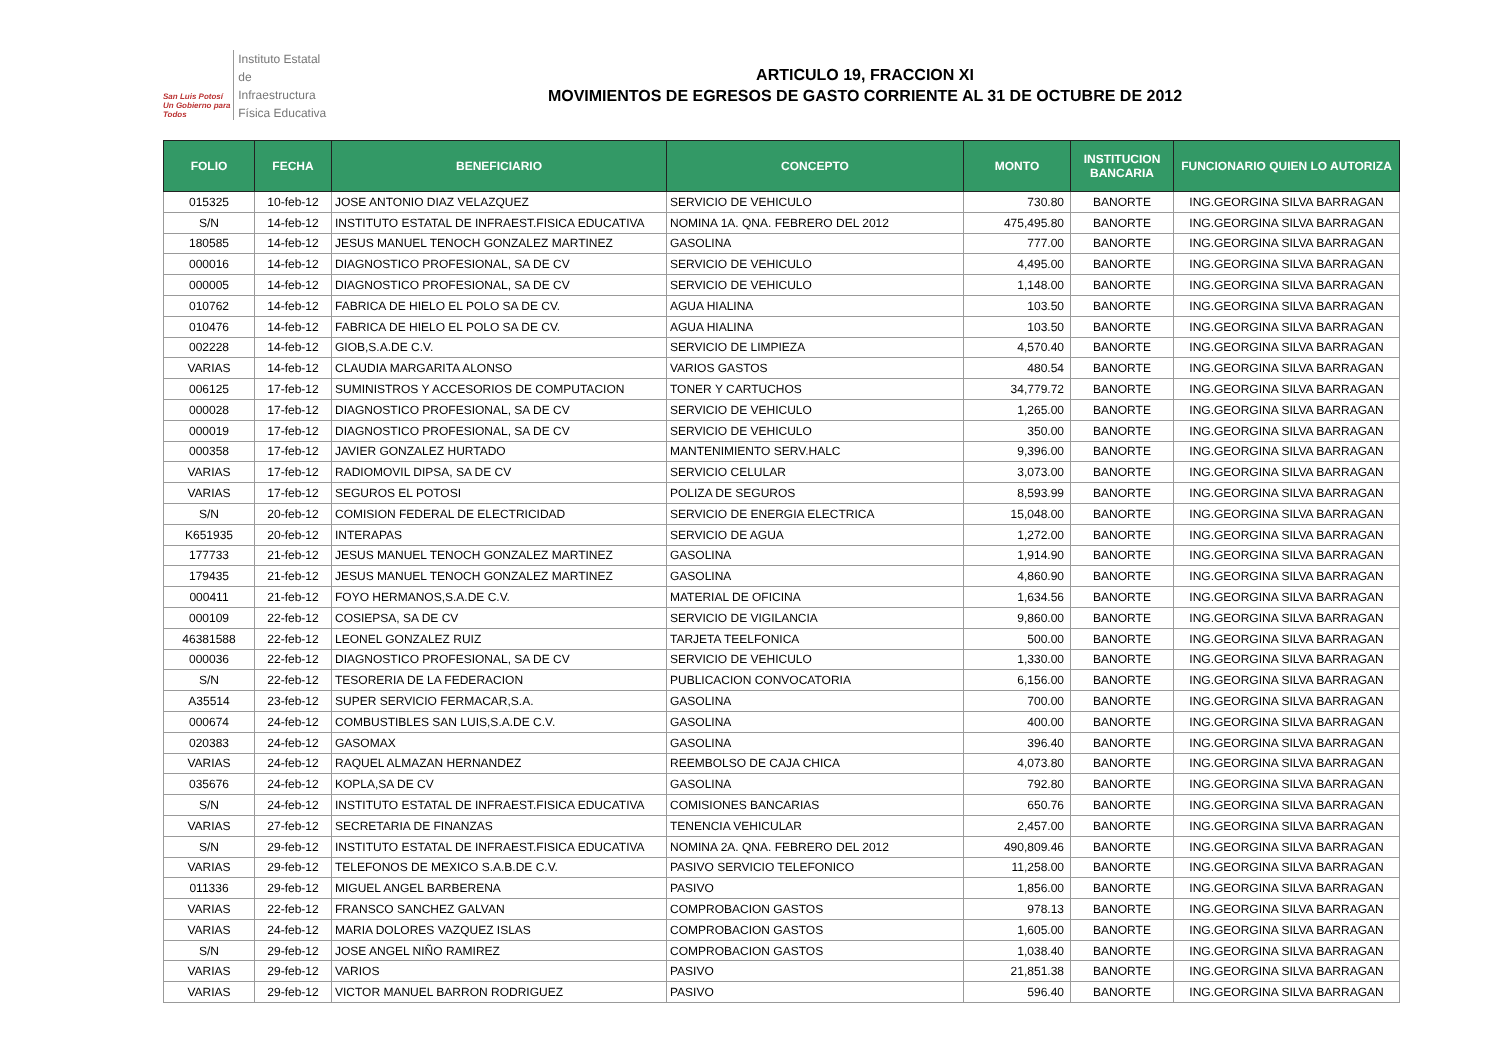San Luis Potosí
Un Gobierno para Todos
Instituto Estatal
de Infraestructura
Física Educativa
ARTICULO 19, FRACCION XI
MOVIMIENTOS DE EGRESOS DE GASTO CORRIENTE AL 31 DE OCTUBRE DE 2012
| FOLIO | FECHA | BENEFICIARIO | CONCEPTO | MONTO | INSTITUCION BANCARIA | FUNCIONARIO QUIEN LO AUTORIZA |
| --- | --- | --- | --- | --- | --- | --- |
| 015325 | 10-feb-12 | JOSE ANTONIO DIAZ VELAZQUEZ | SERVICIO DE VEHICULO | 730.80 | BANORTE | ING.GEORGINA SILVA BARRAGAN |
| S/N | 14-feb-12 | INSTITUTO ESTATAL DE INFRAEST.FISICA EDUCATIVA | NOMINA 1A. QNA. FEBRERO DEL 2012 | 475,495.80 | BANORTE | ING.GEORGINA SILVA BARRAGAN |
| 180585 | 14-feb-12 | JESUS MANUEL TENOCH GONZALEZ MARTINEZ | GASOLINA | 777.00 | BANORTE | ING.GEORGINA SILVA BARRAGAN |
| 000016 | 14-feb-12 | DIAGNOSTICO PROFESIONAL, SA DE CV | SERVICIO DE VEHICULO | 4,495.00 | BANORTE | ING.GEORGINA SILVA BARRAGAN |
| 000005 | 14-feb-12 | DIAGNOSTICO PROFESIONAL, SA DE CV | SERVICIO DE VEHICULO | 1,148.00 | BANORTE | ING.GEORGINA SILVA BARRAGAN |
| 010762 | 14-feb-12 | FABRICA DE HIELO EL POLO SA DE CV. | AGUA HIALINA | 103.50 | BANORTE | ING.GEORGINA SILVA BARRAGAN |
| 010476 | 14-feb-12 | FABRICA DE HIELO EL POLO SA DE CV. | AGUA HIALINA | 103.50 | BANORTE | ING.GEORGINA SILVA BARRAGAN |
| 002228 | 14-feb-12 | GIOB,S.A.DE C.V. | SERVICIO DE LIMPIEZA | 4,570.40 | BANORTE | ING.GEORGINA SILVA BARRAGAN |
| VARIAS | 14-feb-12 | CLAUDIA MARGARITA ALONSO | VARIOS GASTOS | 480.54 | BANORTE | ING.GEORGINA SILVA BARRAGAN |
| 006125 | 17-feb-12 | SUMINISTROS Y ACCESORIOS DE COMPUTACION | TONER Y CARTUCHOS | 34,779.72 | BANORTE | ING.GEORGINA SILVA BARRAGAN |
| 000028 | 17-feb-12 | DIAGNOSTICO PROFESIONAL, SA DE CV | SERVICIO DE VEHICULO | 1,265.00 | BANORTE | ING.GEORGINA SILVA BARRAGAN |
| 000019 | 17-feb-12 | DIAGNOSTICO PROFESIONAL, SA DE CV | SERVICIO DE VEHICULO | 350.00 | BANORTE | ING.GEORGINA SILVA BARRAGAN |
| 000358 | 17-feb-12 | JAVIER GONZALEZ HURTADO | MANTENIMIENTO SERV.HALC | 9,396.00 | BANORTE | ING.GEORGINA SILVA BARRAGAN |
| VARIAS | 17-feb-12 | RADIOMOVIL DIPSA, SA DE CV | SERVICIO CELULAR | 3,073.00 | BANORTE | ING.GEORGINA SILVA BARRAGAN |
| VARIAS | 17-feb-12 | SEGUROS EL POTOSI | POLIZA DE SEGUROS | 8,593.99 | BANORTE | ING.GEORGINA SILVA BARRAGAN |
| S/N | 20-feb-12 | COMISION FEDERAL DE ELECTRICIDAD | SERVICIO DE ENERGIA ELECTRICA | 15,048.00 | BANORTE | ING.GEORGINA SILVA BARRAGAN |
| K651935 | 20-feb-12 | INTERAPAS | SERVICIO DE AGUA | 1,272.00 | BANORTE | ING.GEORGINA SILVA BARRAGAN |
| 177733 | 21-feb-12 | JESUS MANUEL TENOCH GONZALEZ MARTINEZ | GASOLINA | 1,914.90 | BANORTE | ING.GEORGINA SILVA BARRAGAN |
| 179435 | 21-feb-12 | JESUS MANUEL TENOCH GONZALEZ MARTINEZ | GASOLINA | 4,860.90 | BANORTE | ING.GEORGINA SILVA BARRAGAN |
| 000411 | 21-feb-12 | FOYO HERMANOS,S.A.DE C.V. | MATERIAL DE OFICINA | 1,634.56 | BANORTE | ING.GEORGINA SILVA BARRAGAN |
| 000109 | 22-feb-12 | COSIEPSA, SA DE CV | SERVICIO DE VIGILANCIA | 9,860.00 | BANORTE | ING.GEORGINA SILVA BARRAGAN |
| 46381588 | 22-feb-12 | LEONEL GONZALEZ RUIZ | TARJETA TEELFONICA | 500.00 | BANORTE | ING.GEORGINA SILVA BARRAGAN |
| 000036 | 22-feb-12 | DIAGNOSTICO PROFESIONAL, SA DE CV | SERVICIO DE VEHICULO | 1,330.00 | BANORTE | ING.GEORGINA SILVA BARRAGAN |
| S/N | 22-feb-12 | TESORERIA DE LA FEDERACION | PUBLICACION CONVOCATORIA | 6,156.00 | BANORTE | ING.GEORGINA SILVA BARRAGAN |
| A35514 | 23-feb-12 | SUPER SERVICIO FERMACAR,S.A. | GASOLINA | 700.00 | BANORTE | ING.GEORGINA SILVA BARRAGAN |
| 000674 | 24-feb-12 | COMBUSTIBLES SAN LUIS,S.A.DE C.V. | GASOLINA | 400.00 | BANORTE | ING.GEORGINA SILVA BARRAGAN |
| 020383 | 24-feb-12 | GASOMAX | GASOLINA | 396.40 | BANORTE | ING.GEORGINA SILVA BARRAGAN |
| VARIAS | 24-feb-12 | RAQUEL ALMAZAN HERNANDEZ | REEMBOLSO DE CAJA CHICA | 4,073.80 | BANORTE | ING.GEORGINA SILVA BARRAGAN |
| 035676 | 24-feb-12 | KOPLA,SA DE CV | GASOLINA | 792.80 | BANORTE | ING.GEORGINA SILVA BARRAGAN |
| S/N | 24-feb-12 | INSTITUTO ESTATAL DE INFRAEST.FISICA EDUCATIVA | COMISIONES BANCARIAS | 650.76 | BANORTE | ING.GEORGINA SILVA BARRAGAN |
| VARIAS | 27-feb-12 | SECRETARIA DE FINANZAS | TENENCIA VEHICULAR | 2,457.00 | BANORTE | ING.GEORGINA SILVA BARRAGAN |
| S/N | 29-feb-12 | INSTITUTO ESTATAL DE INFRAEST.FISICA EDUCATIVA | NOMINA 2A. QNA. FEBRERO DEL 2012 | 490,809.46 | BANORTE | ING.GEORGINA SILVA BARRAGAN |
| VARIAS | 29-feb-12 | TELEFONOS DE MEXICO S.A.B.DE C.V. | PASIVO SERVICIO TELEFONICO | 11,258.00 | BANORTE | ING.GEORGINA SILVA BARRAGAN |
| 011336 | 29-feb-12 | MIGUEL ANGEL BARBERENA | PASIVO | 1,856.00 | BANORTE | ING.GEORGINA SILVA BARRAGAN |
| VARIAS | 22-feb-12 | FRANSCO SANCHEZ GALVAN | COMPROBACION GASTOS | 978.13 | BANORTE | ING.GEORGINA SILVA BARRAGAN |
| VARIAS | 24-feb-12 | MARIA DOLORES VAZQUEZ ISLAS | COMPROBACION GASTOS | 1,605.00 | BANORTE | ING.GEORGINA SILVA BARRAGAN |
| S/N | 29-feb-12 | JOSE ANGEL NIÑO RAMIREZ | COMPROBACION GASTOS | 1,038.40 | BANORTE | ING.GEORGINA SILVA BARRAGAN |
| VARIAS | 29-feb-12 | VARIOS | PASIVO | 21,851.38 | BANORTE | ING.GEORGINA SILVA BARRAGAN |
| VARIAS | 29-feb-12 | VICTOR MANUEL BARRON RODRIGUEZ | PASIVO | 596.40 | BANORTE | ING.GEORGINA SILVA BARRAGAN |